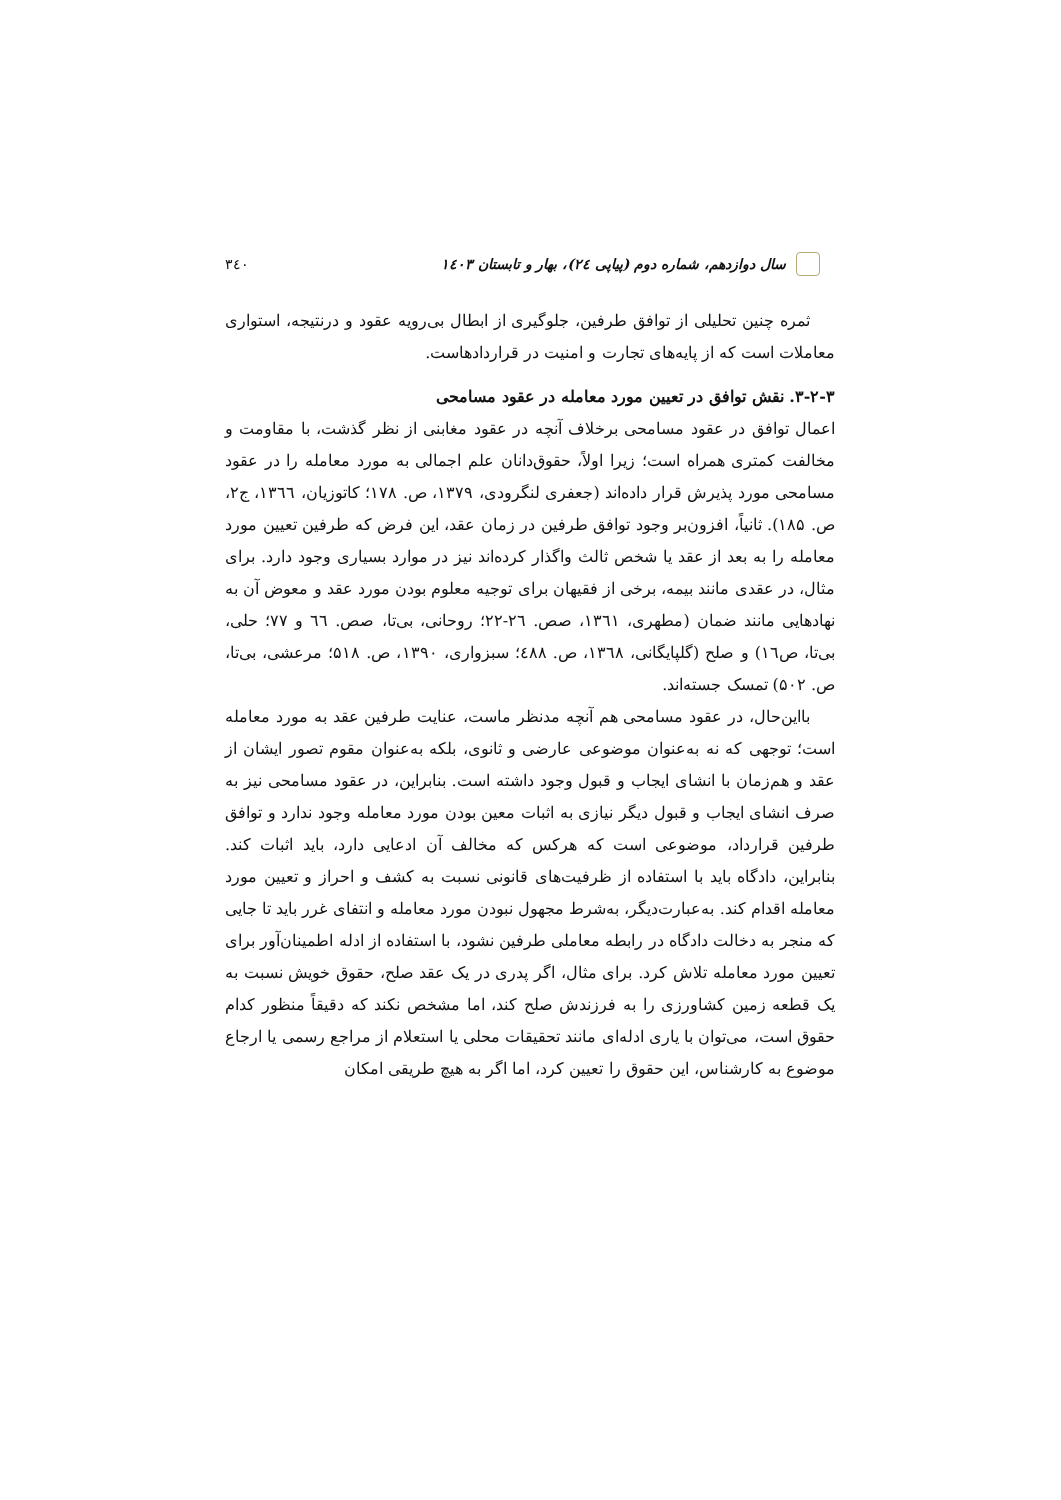سال دوازدهم، شماره دوم (پیاپی ۲٤)، بهار و تابستان ۱٤۰۳
۳٤۰
ثمره چنین تحلیلی از توافق طرفین، جلوگیری از ابطال بی‌رویه عقود و درنتیجه، استواری معاملات است که از پایه‌های تجارت و امنیت در قراردادهاست.
۳-۲-۳. نقش توافق در تعیین مورد معامله در عقود مسامحی
اعمال توافق در عقود مسامحی برخلاف آنچه در عقود مغابنی از نظر گذشت، با مقاومت و مخالفت کمتری همراه است؛ زیرا اولاً، حقوق‌دانان علم اجمالی به مورد معامله را در عقود مسامحی مورد پذیرش قرار داده‌اند (جعفری لنگرودی، ۱۳۷۹، ص. ۱۷۸؛ کاتوزیان، ۱۳٦٦، ج۲، ص. ۱۸۵). ثانیاً، افزون‌بر وجود توافق طرفین در زمان عقد، این فرض که طرفین تعیین مورد معامله را به بعد از عقد یا شخص ثالث واگذار کرده‌اند نیز در موارد بسیاری وجود دارد. برای مثال، در عقدی مانند بیمه، برخی از فقیهان برای توجیه معلوم بودن مورد عقد و معوض آن به نهادهایی مانند ضمان (مطهری، ۱۳٦۱، صص. ۲٦-۲۲؛ روحانی، بی‌تا، صص. ٦٦ و ۷۷؛ حلی، بی‌تا، ص۱٦) و صلح (گلپایگانی، ۱۳٦۸، ص. ٤۸۸؛ سبزواری، ۱۳۹۰، ص. ۵۱۸؛ مرعشی، بی‌تا، ص. ۵۰۲) تمسک جسته‌اند.
بااین‌حال، در عقود مسامحی هم آنچه مدنظر ماست، عنایت طرفین عقد به مورد معامله است؛ توجهی که نه به‌عنوان موضوعی عارضی و ثانوی، بلکه به‌عنوان مقوم تصور ایشان از عقد و هم‌زمان با انشای ایجاب و قبول وجود داشته است. بنابراین، در عقود مسامحی نیز به صرف انشای ایجاب و قبول دیگر نیازی به اثبات معین بودن مورد معامله وجود ندارد و توافق طرفین قرارداد، موضوعی است که هرکس که مخالف آن ادعایی دارد، باید اثبات کند. بنابراین، دادگاه باید با استفاده از ظرفیت‌های قانونی نسبت به کشف و احراز و تعیین مورد معامله اقدام کند. به‌عبارت‌دیگر، به‌شرط مجهول نبودن مورد معامله و انتفای غرر باید تا جایی که منجر به دخالت دادگاه در رابطه معاملی طرفین نشود، با استفاده از ادله اطمینان‌آور برای تعیین مورد معامله تلاش کرد. برای مثال، اگر پدری در یک عقد صلح، حقوق خویش نسبت به یک قطعه زمین کشاورزی را به فرزندش صلح کند، اما مشخص نکند که دقیقاً منظور کدام حقوق است، می‌توان با یاری ادله‌ای مانند تحقیقات محلی یا استعلام از مراجع رسمی یا ارجاع موضوع به کارشناس، این حقوق را تعیین کرد، اما اگر به هیچ طریقی امکان